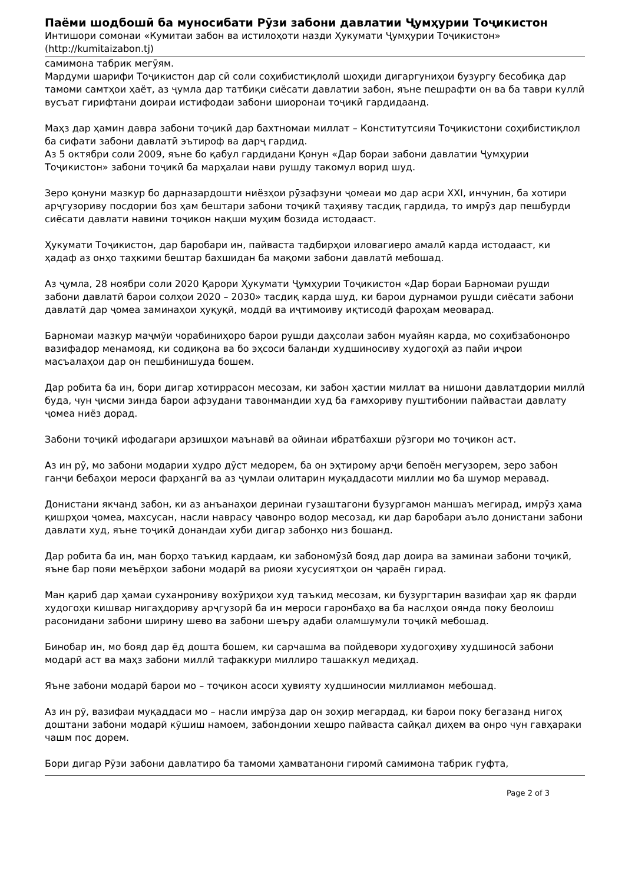Паёми шодбошӣ ба муносибати Рӯзи забони давлатии Ҷумҳурии Тоҷикистон
Интишори сомонаи «Кумитаи забон ва истилоҳоти назди Ҳукумати Ҷумҳурии Тоҷикистон»
(http://kumitaizabon.tj)
самимона табрик мегӯям.
Мардуми шарифи Тоҷикистон дар сӣ соли соҳибистиқлолӣ шоҳиди дигаргуниҳои бузургу бесобиқа дар тамоми самтҳои ҳаёт, аз ҷумла дар татбиқи сиёсати давлатии забон, яъне пешрафти он ва ба таври куллӣ вусъат гирифтани доираи истифодаи забони шиоронаи тоҷикӣ гардидаанд.
Маҳз дар ҳамин давра забони тоҷикӣ дар бахтномаи миллат – Конститутсияи Тоҷикистони соҳибистиқлол ба сифати забони давлатӣ эътироф ва дарҷ гардид.
Аз 5 октябри соли 2009, яъне бо қабул гардидани Қонун «Дар бораи забони давлатии Ҷумҳурии Тоҷикистон» забони тоҷикӣ ба марҳалаи нави рушду такомул ворид шуд.
Зеро қонуни мазкур бо дарназардошти ниёзҳои рӯзафзуни ҷомеаи мо дар асри XXI, инчунин, ба хотири арҷгузориву посдории боз ҳам бештари забони тоҷикӣ таҳияву тасдиқ гардида, то имрӯз дар пешбурди сиёсати давлати навини тоҷикон нақши муҳим бозида истодааст.
Ҳукумати Тоҷикистон, дар баробари ин, пайваста тадбирҳои иловагиеро амалӣ карда истодааст, ки ҳадаф аз онҳо таҳкими бештар бахшидан ба мақоми забони давлатӣ мебошад.
Аз ҷумла, 28 ноябри соли 2020 Қарори Ҳукумати Ҷумҳурии Тоҷикистон «Дар бораи Барномаи рушди забони давлатӣ барои солҳои 2020 – 2030» тасдиқ карда шуд, ки барои дурнамои рушди сиёсати забони давлатӣ дар ҷомеа заминаҳои ҳуқуқӣ, моддӣ ва иҷтимоиву иқтисодӣ фароҳам меоварад.
Барномаи мазкур маҷмӯи чорабиниҳоро барои рушди даҳсолаи забон муайян карда, мо соҳибзабононро вазифадор менамояд, ки содиқона ва бо эҳсоси баланди худшиносиву худогоҳӣ аз пайи иҷрои масъалаҳои дар он пешбинишуда бошем.
Дар робита ба ин, бори дигар хотиррасон месозам, ки забон ҳастии миллат ва нишони давлатдории миллӣ буда, чун ҷисми зинда барои афзудани тавонмандии худ ба ғамхориву пуштибонии пайвастаи давлату ҷомеа ниёз дорад.
Забони тоҷикӣ ифодагари арзишҳои маънавӣ ва ойинаи ибратбахши рӯзгори мо тоҷикон аст.
Аз ин рӯ, мо забони модарии худро дӯст медорем, ба он эҳтирому арҷи бепоён мегузорем, зеро забон ганҷи бебаҳои мероси фарҳангӣ ва аз ҷумлаи олитарин муқаддасоти миллии мо ба шумор меравад.
Донистани якчанд забон, ки аз анъанаҳои деринаи гузаштагони бузургамон маншаъ мегирад, имрӯз ҳама қишрҳои ҷомеа, махсусан, насли наврасу ҷавонро водор месозад, ки дар баробари аъло донистани забони давлати худ, яъне тоҷикӣ донандаи хуби дигар забонҳо низ бошанд.
Дар робита ба ин, ман борҳо таъкид кардаам, ки забономӯзӣ бояд дар доира ва заминаи забони тоҷикӣ, яъне бар пояи меъёрҳои забони модарӣ ва риояи хусусиятҳои он ҷараён гирад.
Ман қариб дар ҳамаи суханрониву вохӯриҳои худ таъкид месозам, ки бузургтарин вазифаи ҳар як фарди худогоҳи кишвар нигаҳдориву арҷгузорӣ ба ин мероси гаронбаҳо ва ба наслҳои оянда поку беолоиш расонидани забони ширину шево ва забони шеъру адаби оламшумули тоҷикӣ мебошад.
Бинобар ин, мо бояд дар ёд дошта бошем, ки сарчашма ва пойдевори худогоҳиву худшиносӣ забони модарӣ аст ва маҳз забони миллӣ тафаккури миллиро ташаккул медиҳад.
Яъне забони модарӣ барои мо – тоҷикон асоси ҳувияту худшиносии миллиамон мебошад.
Аз ин рӯ, вазифаи муқаддаси мо – насли имрӯза дар он зоҳир мегардад, ки барои поку бегазанд нигоҳ доштани забони модарӣ кӯшиш намоем, забондонии хешро пайваста сайқал диҳем ва онро чун гавҳараки чашм пос дорем.
Бори дигар Рӯзи забони давлатиро ба тамоми ҳамватанони гиромӣ самимона табрик гуфта,
Page 2 of 3